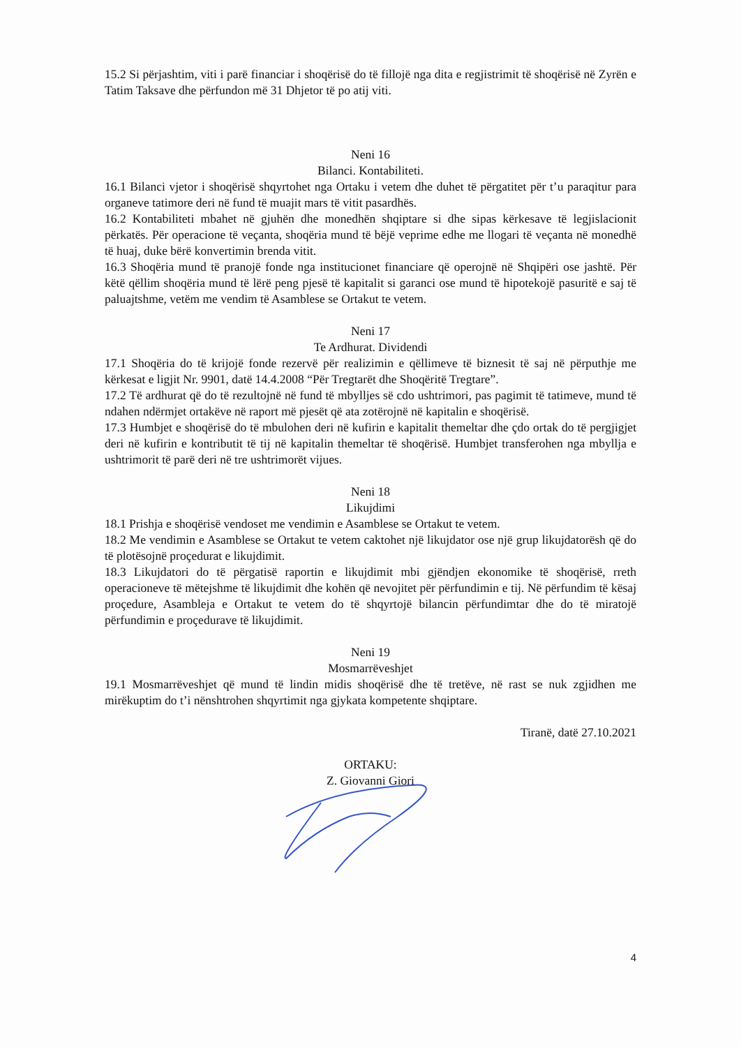15.2 Si përjashtim, viti i parë financiar i shoqërisë do të fillojë nga dita e regjistrimit të shoqërisë në Zyrën e Tatim Taksave dhe përfundon më 31 Dhjetor të po atij viti.
Neni 16
Bilanci. Kontabiliteti.
16.1 Bilanci vjetor i shoqërisë shqyrtohet nga Ortaku i vetem dhe duhet të përgatitet për t’u paraqitur para organeve tatimore deri në fund të muajit mars të vitit pasardhës.
16.2 Kontabiliteti mbahet në gjuhën dhe monedhën shqiptare si dhe sipas kërkesave të legjislacionit përkatës. Për operacione të veçanta, shoqëria mund të bëjë veprime edhe me llogari të veçanta në monedhë të huaj, duke bërë konvertimin brenda vitit.
16.3 Shoqëria mund të pranojë fonde nga institucionet financiare që operojnë në Shqipëri ose jashtë. Për këtë qëllim shoqëria mund të lërë peng pjesë të kapitalit si garanci ose mund të hipotekojë pasuritë e saj të paluajtshme, vetëm me vendim të Asamblese se Ortakut te vetem.
Neni 17
Te Ardhurat. Dividendi
17.1 Shoqëria do të krijojë fonde rezervë për realizimin e qëllimeve të biznesit të saj në përputhje me kërkesat e ligjit Nr. 9901, datë 14.4.2008 “Për Tregtarët dhe Shoqëritë Tregtare”.
17.2 Të ardhurat që do të rezultojnë në fund të mbylljes së cdo ushtrimori, pas pagimit të tatimeve, mund të ndahen ndërmjet ortakëve në raport më pjesët që ata zotërojnë në kapitalin e shoqërisë.
17.3 Humbjet e shoqërisë do të mbulohen deri në kufirin e kapitalit themeltar dhe çdo ortak do të pergjigjet deri në kufirin e kontributit të tij në kapitalin themeltar të shoqërisë. Humbjet transferohen nga mbyllja e ushtrimorit të parë deri në tre ushtrimorët vijues.
Neni 18
Likujdimi
18.1 Prishja e shoqërisë vendoset me vendimin e Asamblese se Ortakut te vetem.
18.2 Me vendimin e Asamblese se Ortakut te vetem caktohet një likujdator ose një grup likujdatorësh që do të plotësojnë proçedurat e likujdimit.
18.3 Likujdatori do të përgatisë raportin e likujdimit mbi gjëndjen ekonomike të shoqërisë, rreth operacioneve të mëtejshme të likujdimit dhe kohën që nevojitet për përfundimin e tij. Në përfundim të kësaj proçedure, Asambleja e Ortakut te vetem do të shqyrtojë bilancin përfundimtar dhe do të miratojë përfundimin e proçedurave të likujdimit.
Neni 19
Mosmarrëveshjet
19.1 Mosmarrëveshjet që mund të lindin midis shoqërisë dhe të tretëve, në rast se nuk zgjidhen me mirëkuptim do t’i nënshtrohen shqyrtimit nga gjykata kompetente shqiptare.
Tiranë, datë 27.10.2021
ORTAKU:
Z. Giovanni Giori
4